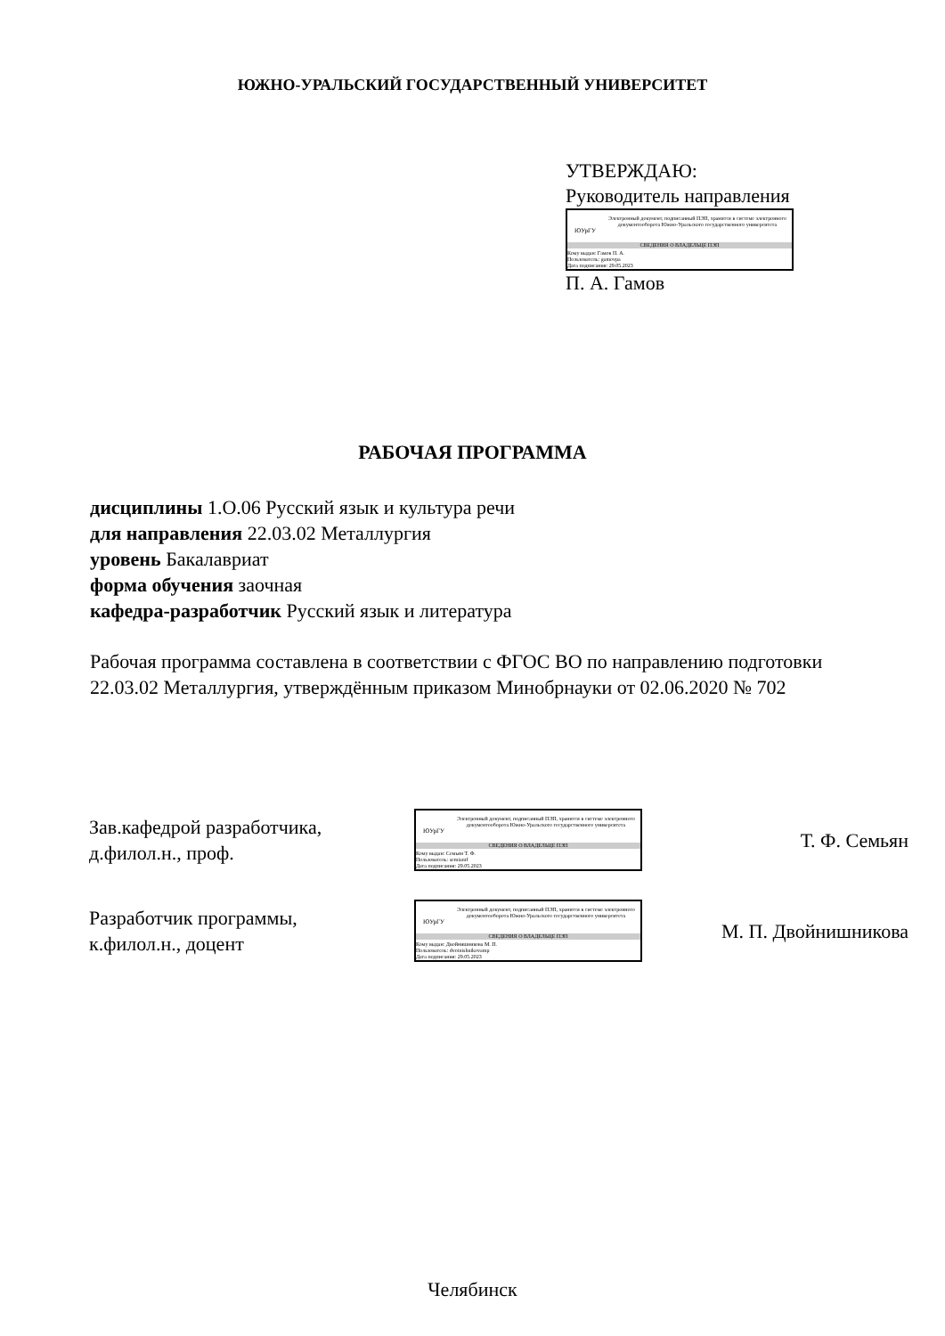ЮЖНО-УРАЛЬСКИЙ ГОСУДАРСТВЕННЫЙ УНИВЕРСИТЕТ
УТВЕРЖДАЮ:
Руководитель направления
ЮУрГУ
Электронный документ, подписанный ПЭП, хранится в системе электронного документооборота Южно-Уральского государственного университета
СВЕДЕНИЯ О ВЛАДЕЛЬЦЕ ПЭП
Кому выдан: Гамов П. А.
Пользователь: gamovpa
Дата подписания: 29.05.2023
П. А. Гамов
РАБОЧАЯ ПРОГРАММА
дисциплины 1.О.06 Русский язык и культура речи
для направления 22.03.02 Металлургия
уровень Бакалавриат
форма обучения заочная
кафедра-разработчик Русский язык и литература
Рабочая программа составлена в соответствии с ФГОС ВО по направлению подготовки 22.03.02 Металлургия, утверждённым приказом Минобрнауки от 02.06.2020 № 702
Зав.кафедрой разработчика,
д.филол.н., проф.
ЮУрГУ
Электронный документ, подписанный ПЭП, хранится в системе электронного документооборота Южно-Уральского государственного университета
СВЕДЕНИЯ О ВЛАДЕЛЬЦЕ ПЭП
Кому выдан: Семьян Т. Ф.
Пользователь: semiantf
Дата подписания: 29.05.2023
Т. Ф. Семьян
Разработчик программы,
к.филол.н., доцент
ЮУрГУ
Электронный документ, подписанный ПЭП, хранится в системе электронного документооборота Южно-Уральского государственного университета
СВЕДЕНИЯ О ВЛАДЕЛЬЦЕ ПЭП
Кому выдан: Двойнишникова М. П.
Пользователь: dvoinishnikovamp
Дата подписания: 29.05.2023
М. П. Двойнишникова
Челябинск